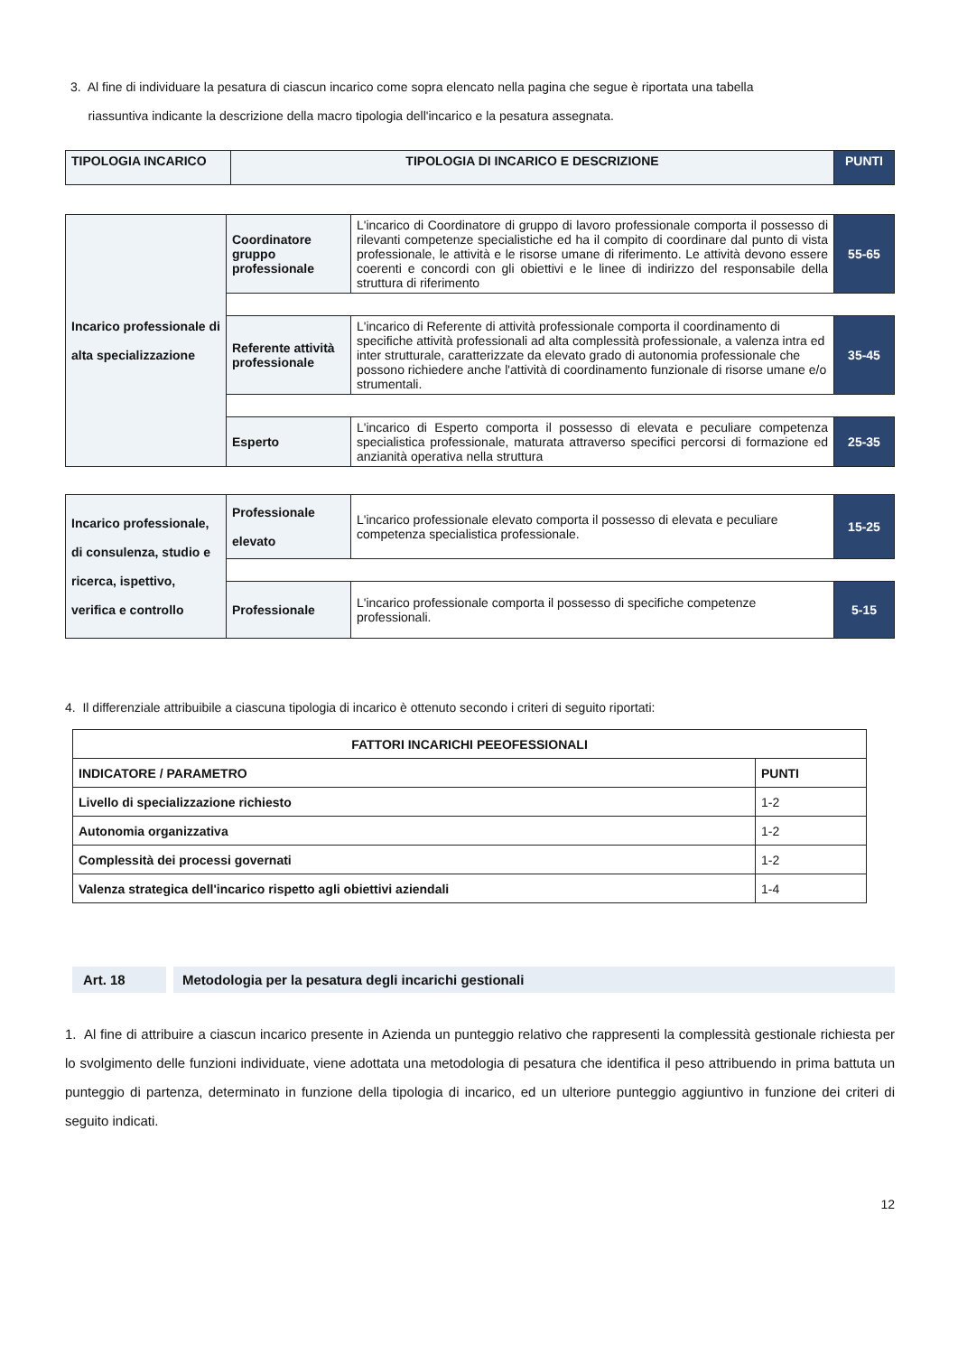3. Al fine di individuare la pesatura di ciascun incarico come sopra elencato nella pagina che segue è riportata una tabella
riassuntiva indicante la descrizione della macro tipologia dell'incarico e la pesatura assegnata.
| TIPOLOGIA INCARICO | TIPOLOGIA DI INCARICO E DESCRIZIONE | PUNTI |
| --- | --- | --- |
| Incarico professionale di alta specializzazione | Coordinatore gruppo professionale | L'incarico di Coordinatore di gruppo di lavoro professionale comporta il possesso di rilevanti competenze specialistiche ed ha il compito di coordinare dal punto di vista professionale, le attività e le risorse umane di riferimento. Le attività devono essere coerenti e concordi con gli obiettivi e le linee di indirizzo del responsabile della struttura di riferimento | 55-65 |
| | Referente attività professionale | L'incarico di Referente di attività professionale comporta il coordinamento di specifiche attività professionali ad alta complessità professionale, a valenza intra ed inter strutturale, caratterizzate da elevato grado di autonomia professionale che possono richiedere anche l'attività di coordinamento funzionale di risorse umane e/o strumentali. | 35-45 |
| | Esperto | L'incarico di Esperto comporta il possesso di elevata e peculiare competenza specialistica professionale, maturata attraverso specifici percorsi di formazione ed anzianità operativa nella struttura | 25-35 |
| Incarico professionale, di consulenza, studio e ricerca, ispettivo, verifica e controllo | Professionale elevato | L'incarico professionale elevato comporta il possesso di elevata e peculiare competenza specialistica professionale. | 15-25 |
| | Professionale | L'incarico professionale comporta il possesso di specifiche competenze professionali. | 5-15 |
4. Il differenziale attribuibile a ciascuna tipologia di incarico è ottenuto secondo i criteri di seguito riportati:
| FATTORI INCARICHI PEEOFESSIONALI | |
| --- | --- |
| INDICATORE / PARAMETRO | PUNTI |
| Livello di specializzazione richiesto | 1-2 |
| Autonomia organizzativa | 1-2 |
| Complessità dei processi governati | 1-2 |
| Valenza strategica dell'incarico rispetto agli obiettivi aziendali | 1-4 |
Art. 18 Metodologia per la pesatura degli incarichi gestionali
1. Al fine di attribuire a ciascun incarico presente in Azienda un punteggio relativo che rappresenti la complessità gestionale richiesta per lo svolgimento delle funzioni individuate, viene adottata una metodologia di pesatura che identifica il peso attribuendo in prima battuta un punteggio di partenza, determinato in funzione della tipologia di incarico, ed un ulteriore punteggio aggiuntivo in funzione dei criteri di seguito indicati.
12